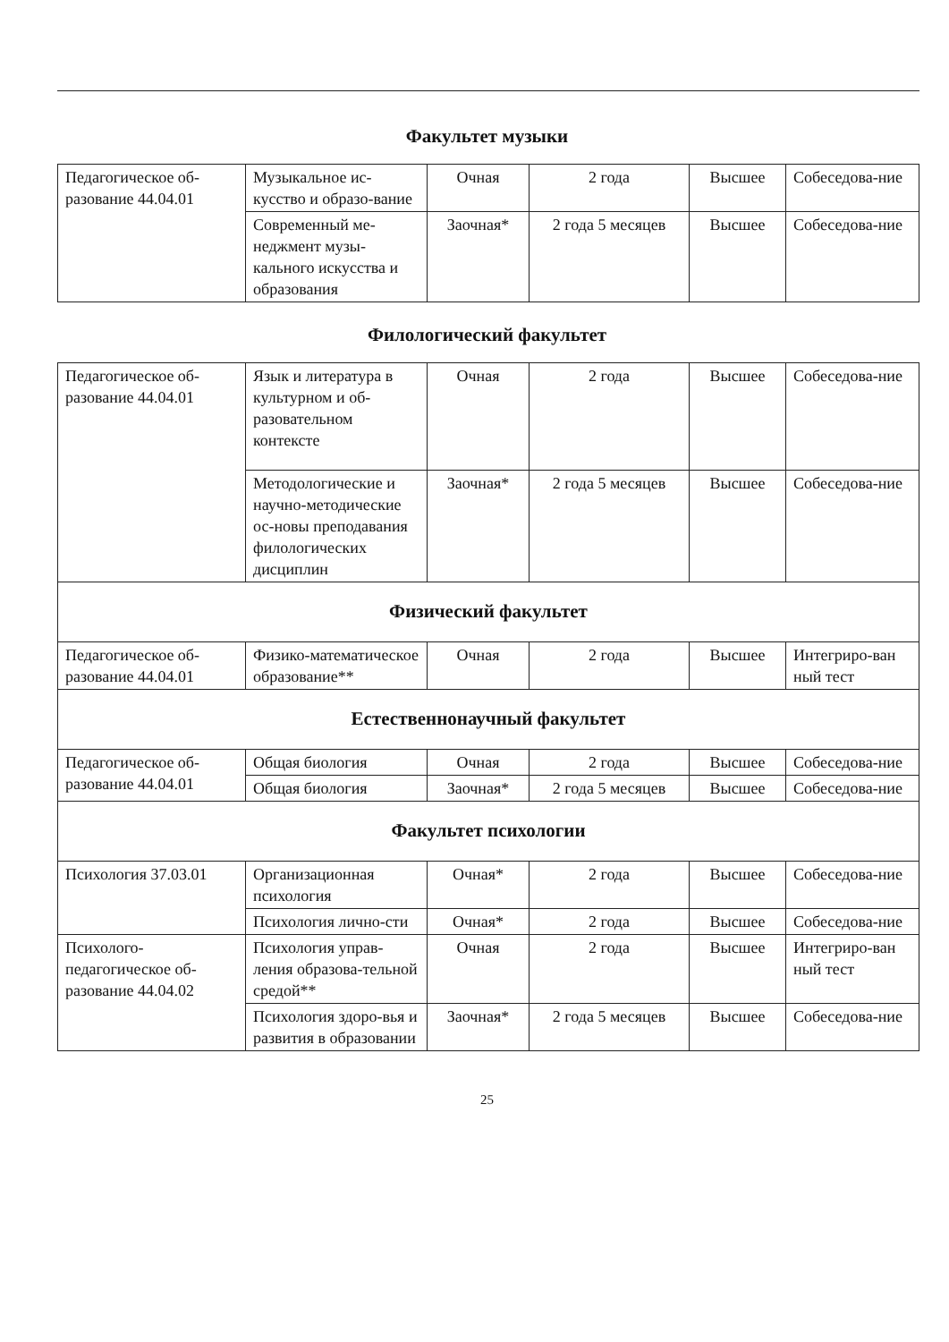Факультет музыки
| Педагогическое об-разование 44.04.01 | Музыкальное ис-кусство и образо-вание | Очная | 2 года | Высшее | Собеседова-ние |
| | Современный ме-неджмент музы-кального искусства и образования | Заочная* | 2 года 5 месяцев | Высшее | Собеседова-ние |
Филологический факультет
| Педагогическое об-разование 44.04.01 | Язык и литература в культурном и об-разовательном контексте | Очная | 2 года | Высшее | Собеседова-ние |
| | Методологические и научно-методические ос-новы преподавания филологических дисциплин | Заочная* | 2 года 5 месяцев | Высшее | Собеседова-ние |
| Физический факультет | | | | | |
| Педагогическое об-разование 44.04.01 | Физико-математическое образование** | Очная | 2 года | Высшее | Интегриро-ван ный тест |
| Естественнонаучный факультет | | | | | |
| Педагогическое об-разование 44.04.01 | Общая биология | Очная | 2 года | Высшее | Собеседова-ние |
| | Общая биология | Заочная* | 2 года 5 месяцев | Высшее | Собеседова-ние |
| Факультет психологии | | | | | |
| Психология 37.03.01 | Организационная психология | Очная* | 2 года | Высшее | Собеседова-ние |
| | Психология лично-сти | Очная* | 2 года | Высшее | Собеседова-ние |
| Психолого-педагогическое об-разование 44.04.02 | Психология управ-ления образова-тельной средой** | Очная | 2 года | Высшее | Интегриро-ван ный тест |
| | Психология здоро-вья и развития в образовании | Заочная* | 2 года 5 месяцев | Высшее | Собеседова-ние |
25